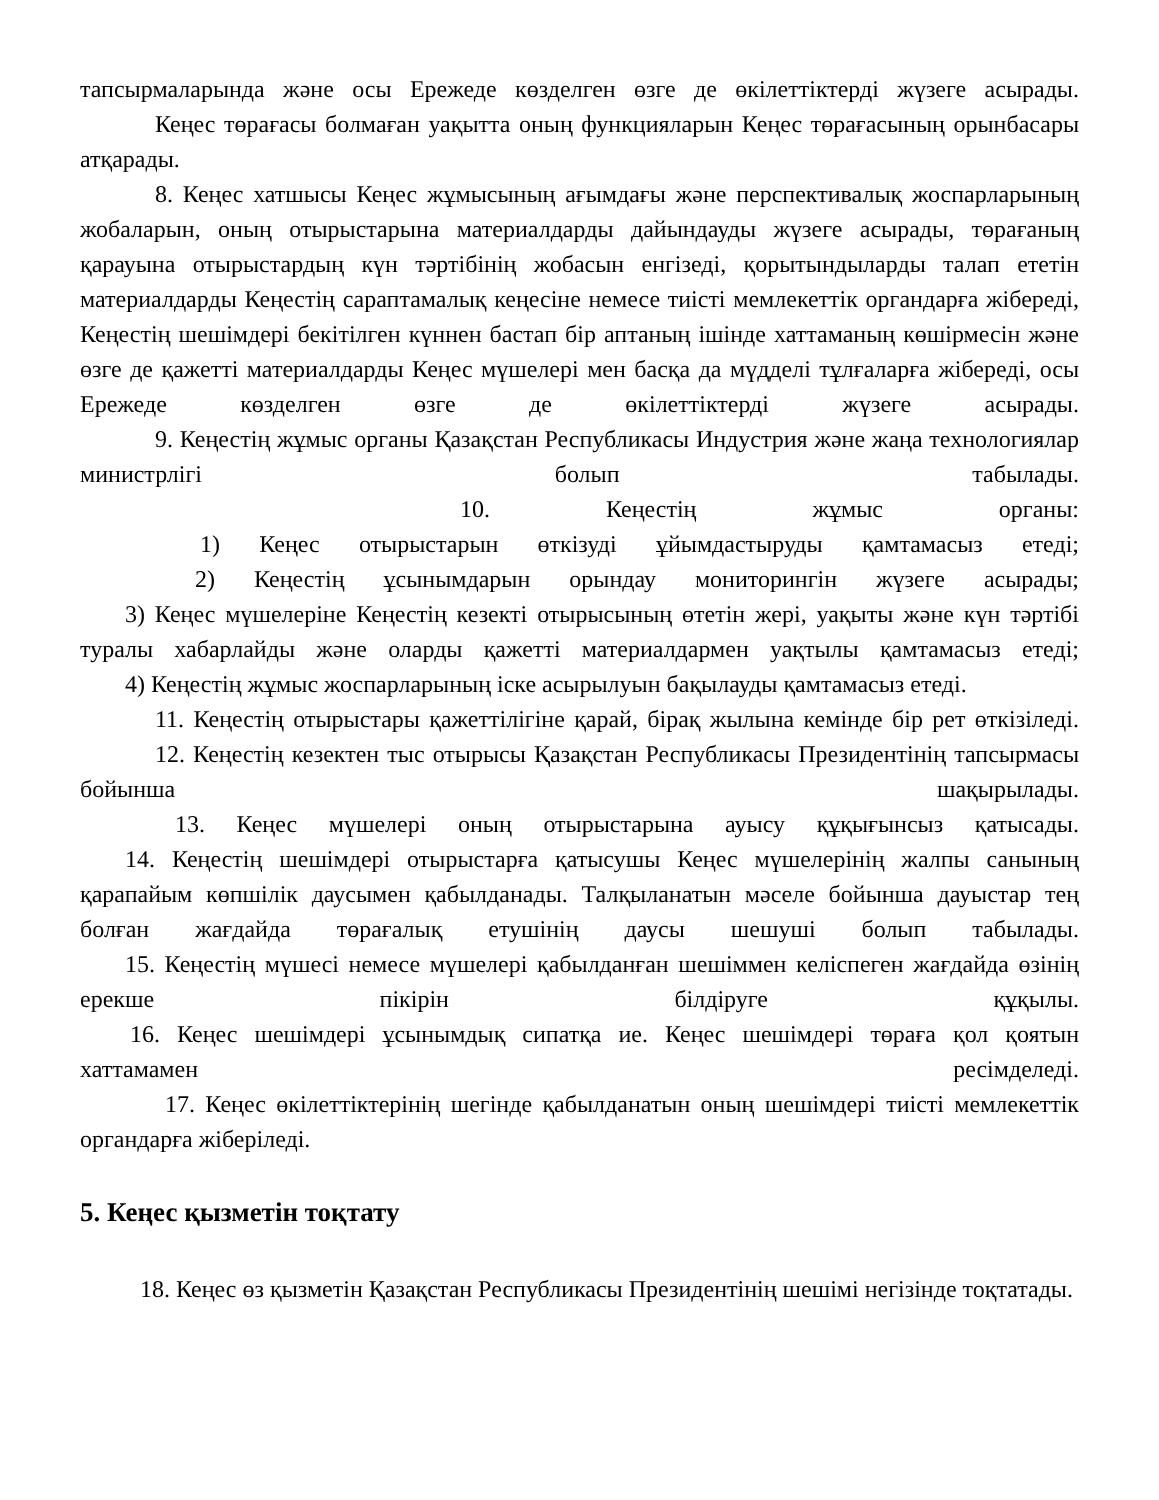тапсырмаларында және осы Ережеде көзделген өзге де өкілеттіктерді жүзеге асырады.
Кеңес төрағасы болмаған уақытта оның функцияларын Кеңес төрағасының орынбасары атқарады.
8. Кеңес хатшысы Кеңес жұмысының ағымдағы және перспективалық жоспарларының жобаларын, оның отырыстарына материалдарды дайындауды жүзеге асырады, төрағаның қарауына отырыстардың күн тәртібінің жобасын енгізеді, қорытындыларды талап ететін материалдарды Кеңестің сараптамалық кеңесіне немесе тиісті мемлекеттік органдарға жібереді, Кеңестің шешімдері бекітілген күннен бастап бір аптаның ішінде хаттаманың көшірмесін және өзге де қажетті материалдарды Кеңес мүшелері мен басқа да мүдделі тұлғаларға жібереді, осы Ережеде көзделген өзге де өкілеттіктерді жүзеге асырады.
9. Кеңестің жұмыс органы Қазақстан Республикасы Индустрия және жаңа технологиялар министрлігі болып табылады.
10. Кеңестің жұмыс органы:
1) Кеңес отырыстарын өткізуді ұйымдастыруды қамтамасыз етеді;
2) Кеңестің ұсынымдарын орындау мониторингін жүзеге асырады;
3) Кеңес мүшелеріне Кеңестің кезекті отырысының өтетін жері, уақыты және күн тәртібі туралы хабарлайды және оларды қажетті материалдармен уақтылы қамтамасыз етеді;
4) Кеңестің жұмыс жоспарларының іске асырылуын бақылауды қамтамасыз етеді.
11. Кеңестің отырыстары қажеттілігіне қарай, бірақ жылына кемінде бір рет өткізіледі.
12. Кеңестің кезектен тыс отырысы Қазақстан Республикасы Президентінің тапсырмасы бойынша шақырылады.
13. Кеңес мүшелері оның отырыстарына ауысу құқығынсыз қатысады.
14. Кеңестің шешімдері отырыстарға қатысушы Кеңес мүшелерінің жалпы санының қарапайым көпшілік даусымен қабылданады. Талқыланатын мәселе бойынша дауыстар тең болған жағдайда төрағалық етушінің даусы шешуші болып табылады.
15. Кеңестің мүшесі немесе мүшелері қабылданған шешіммен келіспеген жағдайда өзінің ерекше пікірін білдіруге құқылы.
16. Кеңес шешімдері ұсынымдық сипатқа ие. Кеңес шешімдері төраға қол қоятын хаттамамен ресімделеді.
17. Кеңес өкілеттіктерінің шегінде қабылданатын оның шешімдері тиісті мемлекеттік органдарға жіберіледі.
5. Кеңес қызметін тоқтату
18. Кеңес өз қызметін Қазақстан Республикасы Президентінің шешімі негізінде тоқтатады.